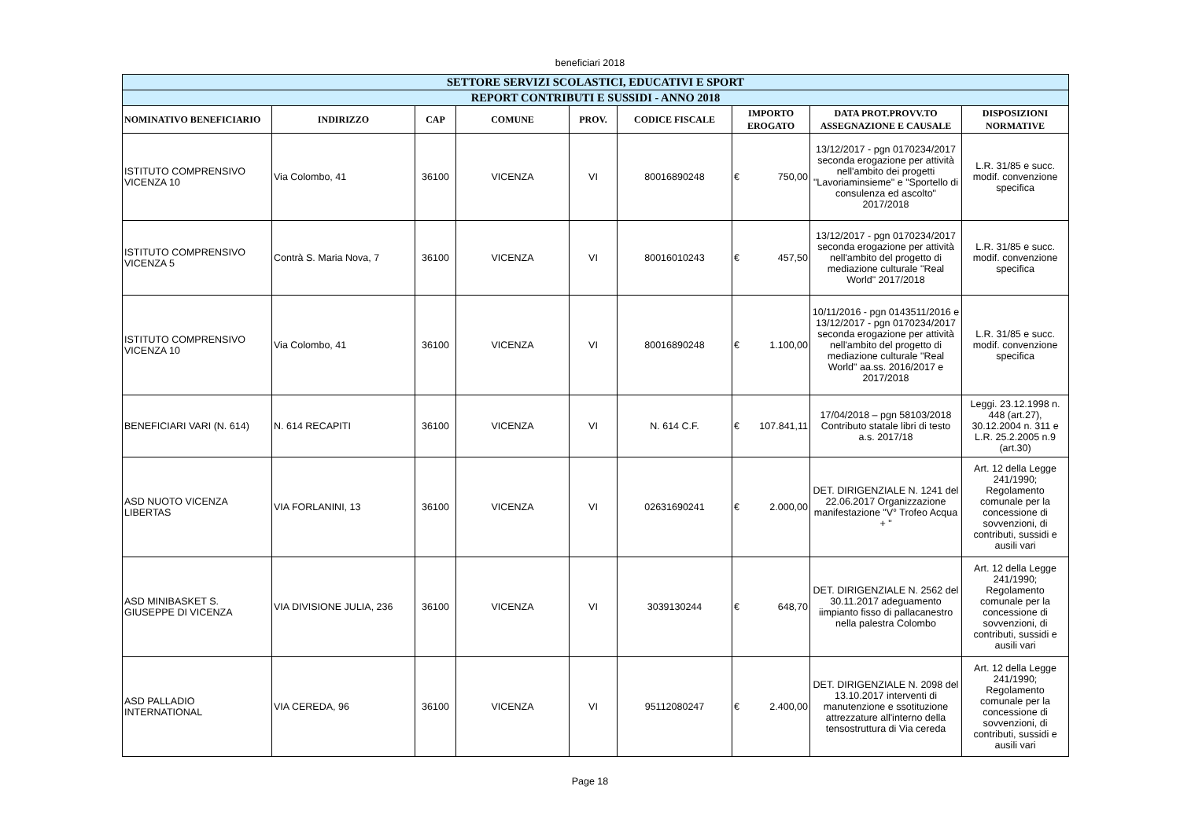beneficiari 2018
| SETTORE SERVIZI SCOLASTICI, EDUCATIVI E SPORT | | | | | | | | |
| REPORT CONTRIBUTI E SUSSIDI - ANNO 2018 | | | | | | | | |
| NOMINATIVO BENEFICIARIO | INDIRIZZO | CAP | COMUNE | PROV. | CODICE FISCALE | IMPORTO EROGATO | DATA PROT.PROVV.TO ASSEGNAZIONE E CAUSALE | DISPOSIZIONI NORMATIVE |
| ISTITUTO COMPRENSIVO VICENZA 10 | Via Colombo, 41 | 36100 | VICENZA | VI | 80016890248 | € 750,00 | 13/12/2017 - pgn 0170234/2017 seconda erogazione per attività nell'ambito dei progetti "Lavoriaminsieme" e "Sportello di consulenza ed ascolto" 2017/2018 | L.R. 31/85 e succ. modif. convenzione specifica |
| ISTITUTO COMPRENSIVO VICENZA 5 | Contrà S. Maria Nova, 7 | 36100 | VICENZA | VI | 80016010243 | € 457,50 | 13/12/2017 - pgn 0170234/2017 seconda erogazione per attività nell'ambito del progetto di mediazione culturale "Real World" 2017/2018 | L.R. 31/85 e succ. modif. convenzione specifica |
| ISTITUTO COMPRENSIVO VICENZA 10 | Via Colombo, 41 | 36100 | VICENZA | VI | 80016890248 | € 1.100,00 | 10/11/2016 - pgn 0143511/2016 e 13/12/2017 - pgn 0170234/2017 seconda erogazione per attività nell'ambito del progetto di mediazione culturale "Real World" aa.ss. 2016/2017 e 2017/2018 | L.R. 31/85 e succ. modif. convenzione specifica |
| BENEFICIARI VARI (N. 614) | N. 614 RECAPITI | 36100 | VICENZA | VI | N. 614 C.F. | € 107.841,11 | 17/04/2018 – pgn 58103/2018 Contributo statale libri di testo a.s. 2017/18 | Leggi. 23.12.1998 n. 448 (art.27), 30.12.2004 n. 311 e L.R. 25.2.2005 n.9 (art.30) |
| ASD NUOTO VICENZA LIBERTAS | VIA FORLANINI, 13 | 36100 | VICENZA | VI | 02631690241 | € 2.000,00 | DET. DIRIGENZIALE N. 1241 del 22.06.2017 Organizzazione manifestazione "V° Trofeo Acqua + " | Art. 12 della Legge 241/1990; Regolamento comunale per la concessione di sovvenzioni, di contributi, sussidi e ausili vari |
| ASD MINIBASKET S. GIUSEPPE DI VICENZA | VIA DIVISIONE JULIA, 236 | 36100 | VICENZA | VI | 3039130244 | € 648,70 | DET. DIRIGENZIALE N. 2562 del 30.11.2017 adeguamento iimpianto fisso di pallacanestro nella palestra Colombo | Art. 12 della Legge 241/1990; Regolamento comunale per la concessione di sovvenzioni, di contributi, sussidi e ausili vari |
| ASD PALLADIO INTERNATIONAL | VIA CEREDA, 96 | 36100 | VICENZA | VI | 95112080247 | € 2.400,00 | DET. DIRIGENZIALE N. 2098 del 13.10.2017 interventi di manutenzione e ssotituzione attrezzature all'interno della tensostruttura di Via cereda | Art. 12 della Legge 241/1990; Regolamento comunale per la concessione di sovvenzioni, di contributi, sussidi e ausili vari |
Page 18